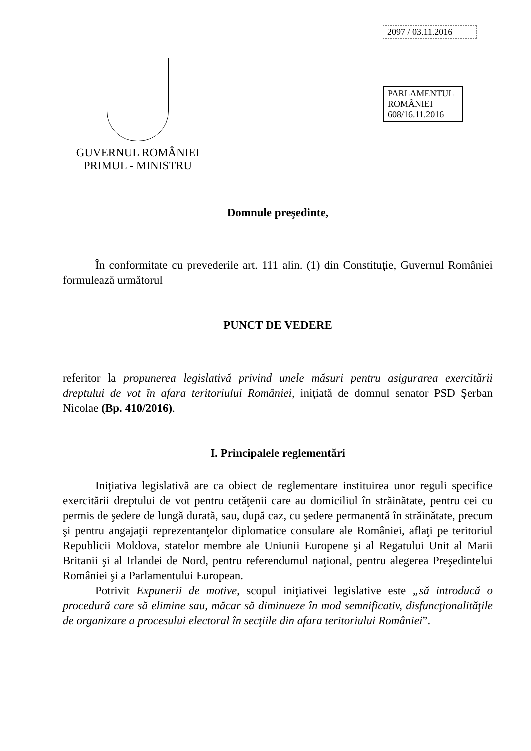GUVERNUL ROMÂNIEI
PRIMUL - MINISTRU
2097 / 03.11.2016
PARLAMENTUL ROMÂNIEI
608/16.11.2016
Domnule preşedinte,
În conformitate cu prevederile art. 111 alin. (1) din Constituţie, Guvernul României formulează următorul
PUNCT DE VEDERE
referitor la propunerea legislativă privind unele măsuri pentru asigurarea exercitării dreptului de vot în afara teritoriului României, iniţiată de domnul senator PSD Şerban Nicolae (Bp. 410/2016).
I. Principalele reglementări
Iniţiativa legislativă are ca obiect de reglementare instituirea unor reguli specifice exercitării dreptului de vot pentru cetăţenii care au domiciliul în străinătate, pentru cei cu permis de şedere de lungă durată, sau, după caz, cu şedere permanentă în străinătate, precum şi pentru angajaţii reprezentanţelor diplomatice consulare ale României, aflaţi pe teritoriul Republicii Moldova, statelor membre ale Uniunii Europene şi al Regatului Unit al Marii Britanii şi al Irlandei de Nord, pentru referendumul naţional, pentru alegerea Preşedintelui României şi a Parlamentului European.
Potrivit Expunerii de motive, scopul iniţiativei legislative este „să introducă o procedură care să elimine sau, măcar să diminueze în mod semnificativ, disfuncţionalităţile de organizare a procesului electoral în secţiile din afara teritoriului României”.